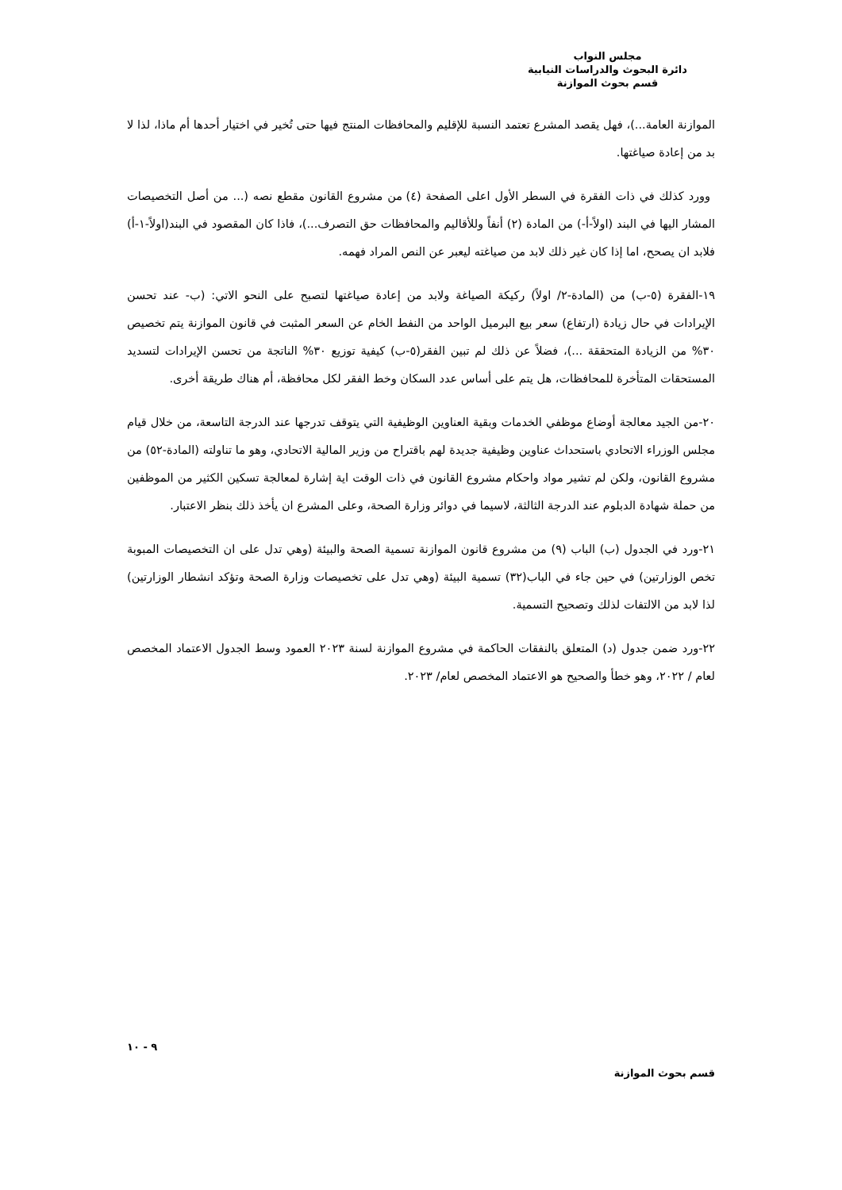مجلس النواب
دائرة البحوث والدراسات النيابية
قسم بحوث الموازنة
الموازنة العامة...)، فهل يقصد المشرع تعتمد النسبة للإقليم والمحافظات المنتج فيها حتى تُخير في اختيار أحدها أم ماذا، لذا لا بد من إعادة صياغتها.
وورد كذلك في ذات الفقرة في السطر الأول اعلى الصفحة (٤) من مشروع القانون مقطع نصه (... من أصل التخصيصات المشار اليها في البند (اولاً-أ-) من المادة (٢) أنفاً وللأقاليم والمحافظات حق التصرف...)، فاذا كان المقصود في البند(اولاً-١-أ) فلابد ان يصحح، اما إذا كان غير ذلك لابد من صياغته ليعبر عن النص المراد فهمه.
١٩-الفقرة (٥-ب) من (المادة-٢/ اولاً) ركيكة الصياغة ولابد من إعادة صياغتها لتصبح على النحو الاتي: (ب- عند تحسن الإيرادات في حال زيادة (ارتفاع) سعر بيع البرميل الواحد من النفط الخام عن السعر المثبت في قانون الموازنة يتم تخصيص ٣٠% من الزيادة المتحققة ...)، فضلاً عن ذلك لم تبين الفقر(٥-ب) كيفية توزيع ٣٠% الناتجة من تحسن الإيرادات لتسديد المستحقات المتأخرة للمحافظات، هل يتم على أساس عدد السكان وخط الفقر لكل محافظة، أم هناك طريقة أخرى.
٢٠-من الجيد معالجة أوضاع موظفي الخدمات وبقية العناوين الوظيفية التي يتوقف تدرجها عند الدرجة التاسعة، من خلال قيام مجلس الوزراء الاتحادي باستحداث عناوين وظيفية جديدة لهم باقتراح من وزير المالية الاتحادي، وهو ما تناولته (المادة-٥٢) من مشروع القانون، ولكن لم تشير مواد واحكام مشروع القانون في ذات الوقت اية إشارة لمعالجة تسكين الكثير من الموظفين من حملة شهادة الدبلوم عند الدرجة الثالثة، لاسيما في دوائر وزارة الصحة، وعلى المشرع ان يأخذ ذلك بنظر الاعتبار.
٢١-ورد في الجدول (ب) الباب (٩) من مشروع قانون الموازنة تسمية الصحة والبيئة (وهي تدل على ان التخصيصات المبوبة تخص الوزارتين) في حين جاء في الباب(٣٢) تسمية البيئة (وهي تدل على تخصيصات وزارة الصحة وتؤكد انشطار الوزارتين) لذا لابد من الالتفات لذلك وتصحيح التسمية.
٢٢-ورد ضمن جدول (د) المتعلق بالنفقات الحاكمة في مشروع الموازنة لسنة ٢٠٢٣ العمود وسط الجدول الاعتماد المخصص لعام / ٢٠٢٢، وهو خطأ والصحيح هو الاعتماد المخصص لعام/ ٢٠٢٣.
٩ - ١٠
قسم بحوث الموازنة